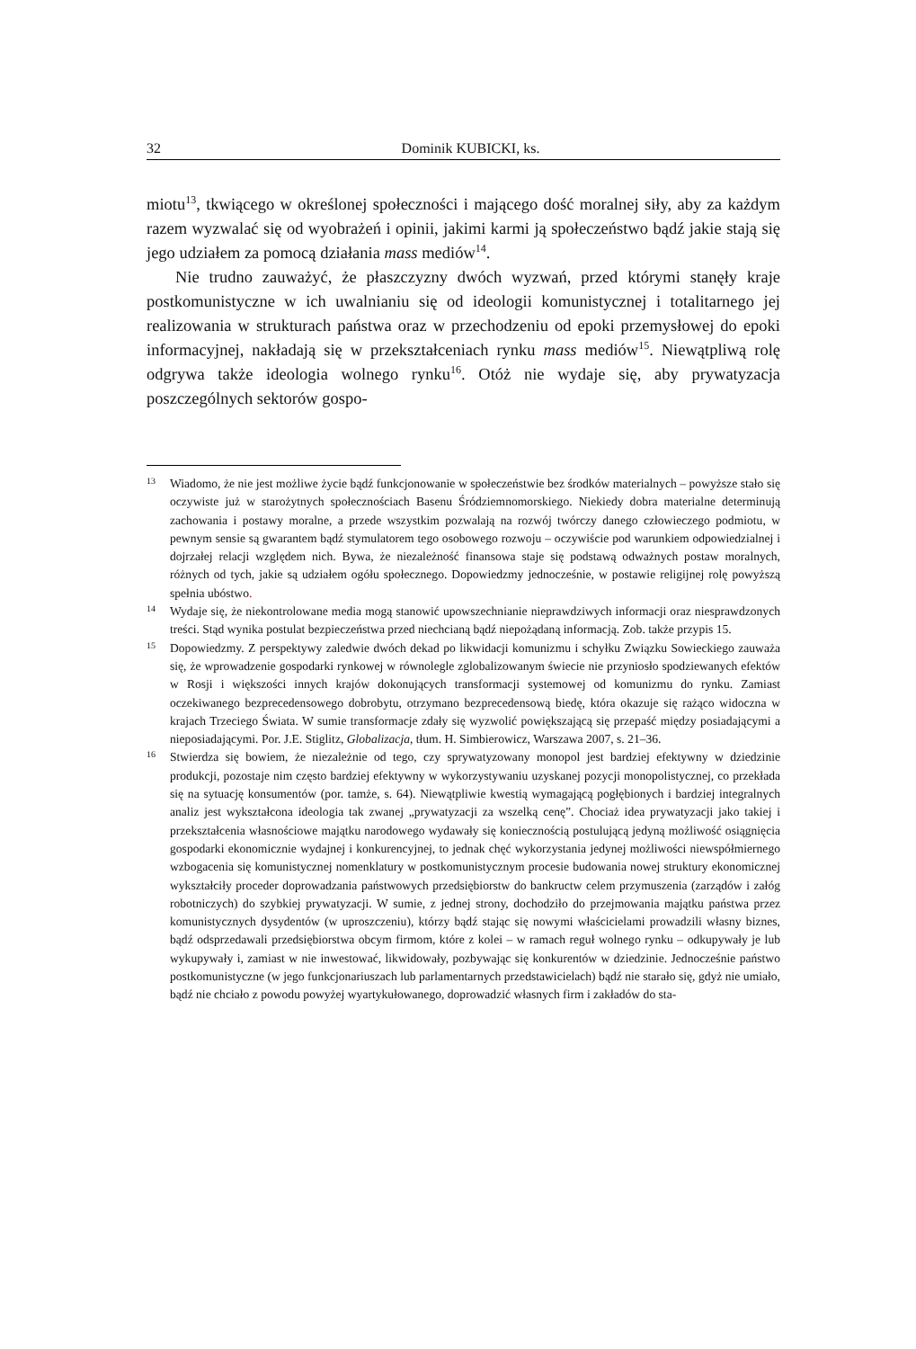32 Dominik KUBICKI, ks.
miotu<sup>13</sup>, tkwiącego w określonej społeczności i mającego dość moralnej siły, aby za każdym razem wyzwalać się od wyobrażeń i opinii, jakimi karmi ją społeczeństwo bądź jakie stają się jego udziałem za pomocą działania mass mediów<sup>14</sup>.
Nie trudno zauważyć, że płaszczyzny dwóch wyzwań, przed którymi stanęły kraje postkomunistyczne w ich uwalnianiu się od ideologii komunistycznej i totalitarnego jej realizowania w strukturach państwa oraz w przechodzeniu od epoki przemysłowej do epoki informacyjnej, nakładają się w przekształceniach rynku mass mediów<sup>15</sup>. Niewątpliwą rolę odgrywa także ideologia wolnego rynku<sup>16</sup>. Otóż nie wydaje się, aby prywatyzacja poszczególnych sektorów gospo-
13 Wiadomo, że nie jest możliwe życie bądź funkcjonowanie w społeczeństwie bez środków materialnych – powyższe stało się oczywiste już w starożytnych społecznościach Basenu Śródziemnomorskiego. Niekiedy dobra materialne determinują zachowania i postawy moralne, a przede wszystkim pozwalają na rozwój twórczy danego człowieczego podmiotu, w pewnym sensie są gwarantem bądź stymulatorem tego osobowego rozwoju – oczywiście pod warunkiem odpowiedzialnej i dojrzałej relacji względem nich. Bywa, że niezależność finansowa staje się podstawą odważnych postaw moralnych, różnych od tych, jakie są udziałem ogółu społecznego. Dopowiedzmy jednocześnie, w postawie religijnej rolę powyższą spełnia ubóstwo.
14 Wydaje się, że niekontrolowane media mogą stanowić upowszechnianie nieprawdziwych informacji oraz niesprawdzonych treści. Stąd wynika postulat bezpieczeństwa przed niechcianą bądź niepożądaną informacją. Zob. także przypis 15.
15 Dopowiedzmy. Z perspektywy zaledwie dwóch dekad po likwidacji komunizmu i schyłku Związku Sowieckiego zauważa się, że wprowadzenie gospodarki rynkowej w równolegle zglobalizowanym świecie nie przyniosło spodziewanych efektów w Rosji i większości innych krajów dokonujących transformacji systemowej od komunizmu do rynku. Zamiast oczekiwanego bezprecedensowego dobrobytu, otrzymano bezprecedensową biedę, która okazuje się rażąco widoczna w krajach Trzeciego Świata. W sumie transformacje zdały się wyzwolić powiększającą się przepaść między posiadającymi a nieposiadającymi. Por. J.E. Stiglitz, Globalizacja, tłum. H. Simbierowicz, Warszawa 2007, s. 21–36.
16 Stwierdza się bowiem, że niezależnie od tego, czy sprywatyzowany monopol jest bardziej efektywny w dziedzinie produkcji, pozostaje nim często bardziej efektywny w wykorzystywaniu uzyskanej pozycji monopolistycznej, co przekłada się na sytuację konsumentów (por. tamże, s. 64). Niewątpliwie kwestią wymagającą pogłębionych i bardziej integralnych analiz jest wykształcona ideologia tak zwanej „prywatyzacji za wszelką cenę”. Chociaż idea prywatyzacji jako takiej i przekształcenia własnościowe majątku narodowego wydawały się koniecznością postulującą jedyną możliwość osiągnięcia gospodarki ekonomicznie wydajnej i konkurencyjnej, to jednak chęć wykorzystania jedynej możliwości niewspółmiernego wzbogacenia się komunistycznej nomenklatury w postkomunistycznym procesie budowania nowej struktury ekonomicznej wykształciły proceder doprowadzania państwowych przedsiębiorstw do bankructw celem przymuszenia (zarządów i załóg robotniczych) do szybkiej prywatyzacji. W sumie, z jednej strony, dochodziło do przejmowania majątku państwa przez komunistycznych dysydentów (w uproszczeniu), którzy bądź stając się nowymi właścicielami prowadzili własny biznes, bądź odsprzedawali przedsiębiorstwa obcym firmom, które z kolei – w ramach reguł wolnego rynku – odkupywały je lub wykupywały i, zamiast w nie inwestować, likwidowały, pozbywając się konkurentów w dziedzinie. Jednocześnie państwo postkomunistyczne (w jego funkcjonariuszach lub parlamentarnych przedstawicielach) bądź nie starało się, gdyż nie umiało, bądź nie chciało z powodu powyżej wyartykułowanego, doprowadzić własnych firm i zakładów do sta-